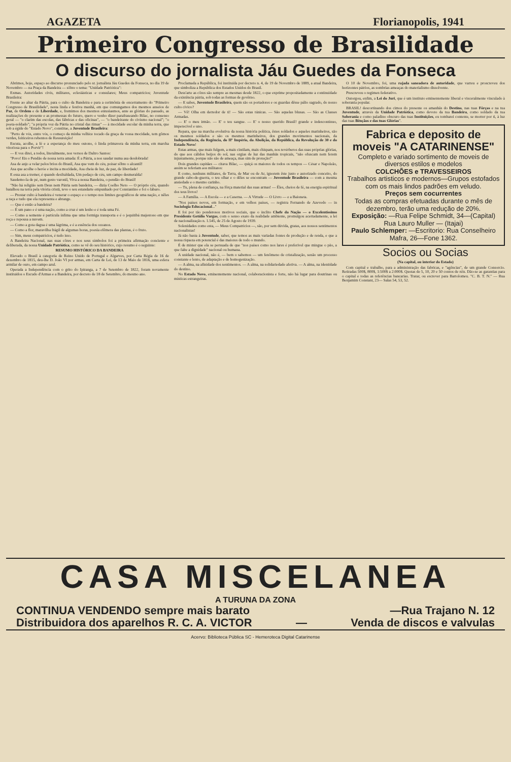AGAZETA Florianopolis, 1941
Primeiro Congresso de Brasilidade
O discurso do jornalista Jáu Guedes da Fonseca
Abrimos, hoje, espaço ao discurso pronunciado pelo sr. jornalista Jáu Guedes da Fonseca, no dia 19 de Novembro — na Praça da Bandeira — sôbre o tema: "Unidade Patriótica":
Exmas. Autoridades civís, militares, eclesiásticas e consulares; Meus compatrícios; Juventude Brasileira:
Frente ao altar da Pátria, para o culto da Bandeira e para a cerimônia de encerramento do "Primeiro Congresso de Brasilidade", nesta linda e festiva manhã, em que comungamos dos mesmos anseios de Paz, de Ordem e de Liberdade, e, fremimos dos mesmos entusiasmos, ante as glórias do passado, as realizações do presente e as promessas do futuro, quero e venho dizer parafraseando Bilac, no consenso geral — "o clarim das escolas, das fábricas e das oficinas", — "o bandeirante do civismo nacional"; "o poeta-soldado"; "a própria voz da Pátria no cristal das rimas" — à mocidade escolar da minha terra, que sob a égide do "Estado Novo", constitue, a Juventude Brasileira:
"Perto de vós, entre vós, o começo da minha velhice tocado da graça da vossa mocidade, tem gômos verdes, feiticeiros rebentos de Ressureição!
Escuta, acolhe, a fé e a esperança do meu outono, ó linda primavera da minha terra, em marcha vitoriosa para o Porvir"!
— E vos direi, a todos, literalmente, nos versos de Daltro Santos:
"Povo! Eis o Pendão de nossa terra amada: É a Pátria, a nos saudar numa asa desdobrada!
Asa de anjo a velar pelos brios do Brasil, Asa que vem do céu, poisar sôbre o alcantil!
Asa que acolhe o heróe e incita a mocidade, Asa cheia de luz, de paz, de liberdade!
E essa asa a tremer, é quando desfraldada, Um pedaço de céu, um campo desmeralda!
Saudemo-la de pé, num gesto varonil, Viva a nossa Bandeira, o pendão do Brasil!
"Não há religião sem Deus nem Pátria sem bandeira, — dizia Coelho Neto — O próprio céu, quando batalhou na terra pela vitória cristã, teve o seu estandarte empunhado por Constantino e foi o lábaro.
— Prestar culto à bandeira é venerar o espaço e o tempo nos limites geográficos de uma nação, e nêles a raça e tudo que ela representa e abrange.
— Que é então a bandeira?
— É um pano e é uma nação, como a cruz é um lenho e é toda uma Fé.
— Como a semente é partícula ínfima que uma formiga transporta e é o jequitibá majestoso em que roça e repousa a nuvem.
— Como a gota dagua é uma lágrima, e é a essência dos oceanos.
— Como a flor, maravilha frágil de algumas horas, poesia efêmera das plantas, é o fruto.
— Sim, meus compatrícios, é tudo isso.
A Bandeira Nacional, nas suas côres e nos seus símbolos foi a primeira afirmação conciente e deliberada, da nossa Unidade Patriótica, como se vê do seu histórico, cujo resumo é o seguinte:
RESUMO HISTÓRICO DA BANDEIRA
Elevado o Brasil à categoria de Reino Unido de Portugal e Algarves, por Carta Régia de 16 de dezembro de 1815, deu-lhe D. João VI por armas, em Carta de Lei, de 13 de Maio de 1816, uma esfera armilar de ouro, em campo azul.
Operada a Independência com o grito do Ipiranga, a 7 de Setembro de 1822, foram novamente instituidos o Escudo d'Armas e a Bandeira, por decreto de 18 de Setembro, do mesmo ano.
Proclamada a República, foi instituida por decreto n. 4, de 19 de Novembro de 1889, a atual Bandeira, que simboliza a República dos Estados Unidos do Brasil.
Dess'arte as côres são sempre as mesmas desde 1822, o que exprime propositadamente a continuidade da existência pátria, sob todas as formas de govêrno.
— E sabes, Juventude Brasileira, quem são os portadores e os guardas dêsse pálio sagrado, do nosso culto cívico?
— Vê! Olha em derredor de ti! — São estas túnicas. — São aquelas blusas. — São as Classes Armadas.
— E' o meu irmão. — E' o teu sangue. — E' o nosso querido Brasil! grande e indescontínuo, imperecível e uno.
Repara, que na marcha evolutiva da nossa história política, êstes soldados e aqueles marinheiros, são os mesmos soldados e são os mesmos marinheiros, dos grandes movimentos nacionais, da Independência, da Regência, do IIº Império, da Abolição, da República, da Revolução de 30 e do Estado Novo!
Estas armas, que mais fulgem, a mais cintilam, mais chispam, nos revérberos das suas próprias glórias, do que aos cálidos beijos do sol, nas orgias de luz das manhãs tropicais, "não ofuscam nem ferem injustamente, porque não são de ameaça, mas sim de proteção!"
Dois grandes capitães — citava Bilac, — quiçá os maiores de todos os tempos — César e Napoleão, assim se referiam aos militares:
E como, nenhuns militares, de Terra, de Mar ou de Ar, ignorem êste justo e autorizado conceito, do grande cabo-de-guerra, o teu olhar e o dêles se encontram — Juventude Brasileira — com a mesma ansiedade e o mesmo carinho.
— Tu, plena de confiança, na fôrça material das suas armas! — Êles, cheios de fé, na energia espiritual dos teus livros!
— A Família. — A Escola — e a Caserna. — A Virtude — O Livro — e a Baioneta.
"Nos países novos, em formação, e em velhos países, — registra Fernando de Azevedo — in Sociologia Educacional..."
E foi por tão ponderosos motivos sociais, que o ínclito Chefe da Nação — o Excelentíssimo Presidente Getúlio Vargas, com o senso exato da realidade ambiente, promulgou acertadamente, a lei de nacionalização n. 1.545, de 25 de Agosto de 1939.
Solenidades como esta, — Meus Compatrícios —, são, por sem dúvida, gratas, aos nossos sentimentos nacionalistas!
Já não basta à Juventude, saber, que temos as mais variadas fontes de produção e de renda, e que a nossa riqueza em potencial é das maiores de todo o mundo.
É de mister que ela se persuada de que "nos países como nos lares é preferível que mingue o pão, a que falte a dignidade" nacional ou humana.
A unidade nacional, não é, — bem o sabemos — um fenômeno de cristalização, senão um processo constante e lento, de adaptação e de homogenização.
— A alma, na afinidade dos sentimentos. — A alma, na solidariedade afetiva. — A alma, na identidade do destino.
No Estado Novo, eminentemente nacional, colaboracionista e forte, não há lugar para doutrinas ou místicas estrangeiras.
O 10 de Novembro, foi, uma rajada saneadora de autoridade, que varreu e proscreveu dos horizontes pátrios, as sombrias ameaças do materialismo dissolvente.
Prescreveu o regimen federativo.
Outorgou, enfim, a Lei do Juri, que é um instituto eminentemente liberal e visceralmente vinculado à soberania popular.
BRASIL! descortinando dos cimos do presente os amanhãs do Destino, nas tuas Fôrças e na tua Juventude, através da Unidade Patriótica, como devoto da tua Bandeira, como soldado da tua Soberania e como paladino obscuro das tuas Instituições, eu tombarei contente, se morrer por ti, à luz das tuas Bênçãos e das tuas Glórias".
Fabrica e deposito de moveis "A CATARINENSE"
Completo e variado sortimento de moveis de diversos estilos e modelos
COLCHÕES e TRAVESSEIROS
Trabalhos artisticos e modernos—Grupos estofados com os mais lindos padrões em veludo.
Preços sem cocurrentes
Todas as compras efetuadas durante o mês de dezembro, terão uma redução de 20%.
Exposição: —Rua Felipe Schmidt, 34—(Capital) Rua Lauro Muller — (Itajai)
Paulo Schlemper: —Escritorio: Rua Conselheiro Mafra, 26—Fone 1362.
Socios ou Socias
(Na capital, ou interior do Estado)
Com capital e trabalho, para a administração das fabricas, e "agências", de um grande Consorcio. Retiradas 500$, 800$, 1:500$ a 2:000$. Quotas de 5, 10, 20 e 50 contos de réis. Dão-se as garantias para o capital e todas as referências bancarias. Tratar, ou escrever para Bartolomeu. "C. B. T. N." — Rua Benjamim Constant, 23— Salas 54, 53, 52.
CASA MISCELANEA
A TURUNA DA ZONA
CONTINUA VENDENDO sempre mais barato —Rua Trajano N. 12
Distribuidora dos aparelhos R. C. A. VICTOR — Venda de discos e valvulas
Acervo: Biblioteca Pública SC - Hemeroteca Digital Catarinense